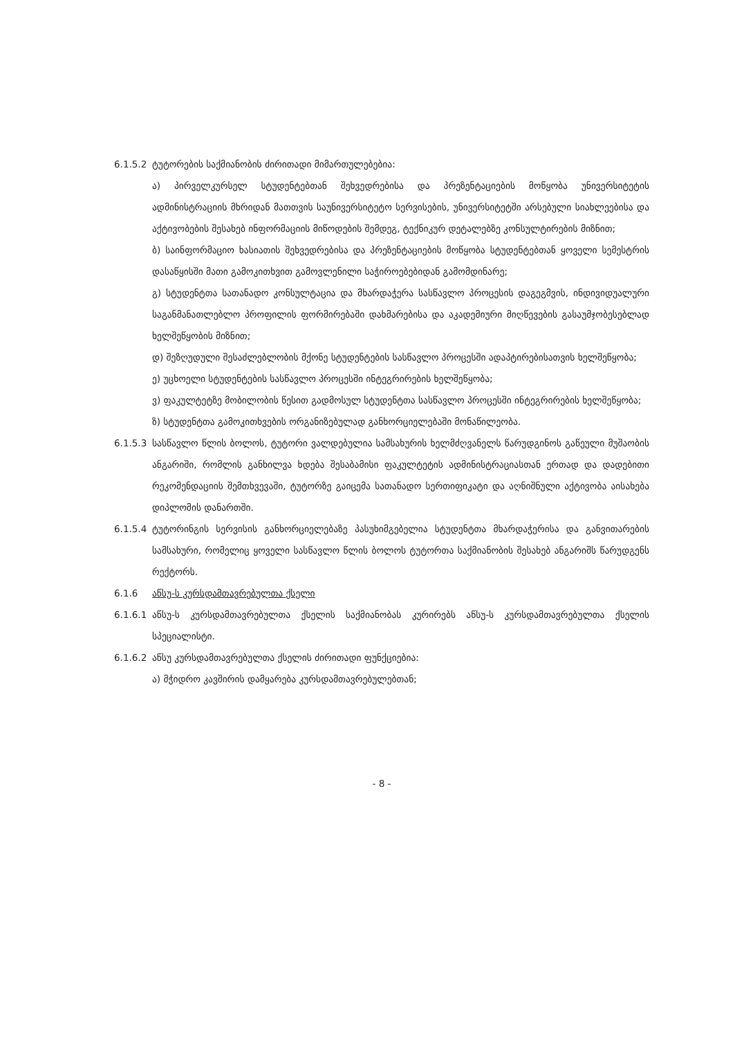6.1.5.2
ტუტორების საქმიანობის ძირითადი მიმართულებებია:
ა) პირველკურსელ სტუდენტებთან შეხვედრებისა და პრეზენტაციების მოწყობა უნივერსიტეტის ადმინისტრაციის მხრიდან მათთვის საუნივერსიტეტო სერვისების, უნივერსიტეტში არსებული სიახლეებისა და აქტივობების შესახებ ინფორმაციის მიწოდების შემდეგ, ტექნიკურ დეტალებზე კონსულტირების მიზნით;
ბ) საინფორმაციო ხასიათის შეხვედრებისა და პრეზენტაციების მოწყობა სტუდენტებთან ყოველი სემესტრის დასაწყისში მათი გამოკითხვით გამოვლენილი საჭიროებებიდან გამომდინარე;
გ) სტუდენტთა სათანადო კონსულტაცია და მხარდაჭერა სასწავლო პროცესის დაგეგმვის, ინდივიდუალური საგანმანათლებლო პროფილის ფორმირებაში დახმარებისა და აკადემიური მიღწევების გასაუმჯობესებლად ხელშეწყობის მიზნით;
დ) შეზღუდული შესაძლებლობის მქონე სტუდენტების სასწავლო პროცესში ადაპტირებისათვის ხელშეწყობა;
ე) უცხოელი სტუდენტების სასწავლო პროცესში ინტეგრირების ხელშეწყობა;
ვ) ფაკულტეტზე მობილობის წესით გადმოსულ სტუდენტთა სასწავლო პროცესში ინტეგრირების ხელშეწყობა;
ზ) სტუდენტთა გამოკითხვების ორგანიზებულად განხორციელებაში მონაწილეობა.
6.1.5.3
სასწავლო წლის ბოლოს, ტუტორი ვალდებულია სამსახურის ხელმძღვანელს წარუდგინოს გაწეული მუშაობის ანგარიში, რომლის განხილვა ხდება შესაბამისი ფაკულტეტის ადმინისტრაციასთან ერთად და დადებითი რეკომენდაციის შემთხვევაში, ტუტორზე გაიცემა სათანადო სერთიფიკატი და აღნიშნული აქტივობა აისახება დიპლომის დანართში.
6.1.5.4
ტუტორინგის სერვისის განხორციელებაზე პასუხიმგებელია სტუდენტთა მხარდაჭერისა და განვითარების სამსახური, რომელიც ყოველი სასწავლო წლის ბოლოს ტუტორთა საქმიანობის შესახებ ანგარიშს წარუდგენს რექტორს.
6.1.6 აწსუ-ს კურსდამთავრებულთა ქსელი
6.1.6.1
აწსუ-ს კურსდამთავრებულთა ქსელის საქმიანობას კურირებს აწსუ-ს კურსდამთავრებულთა ქსელის სპეციალისტი.
6.1.6.2
აწსუ კურსდამთავრებულთა ქსელის ძირითადი ფუნქციებია:
ა) მჭიდრო კავშირის დამყარება კურსდამთავრებულებთან;
- 8 -